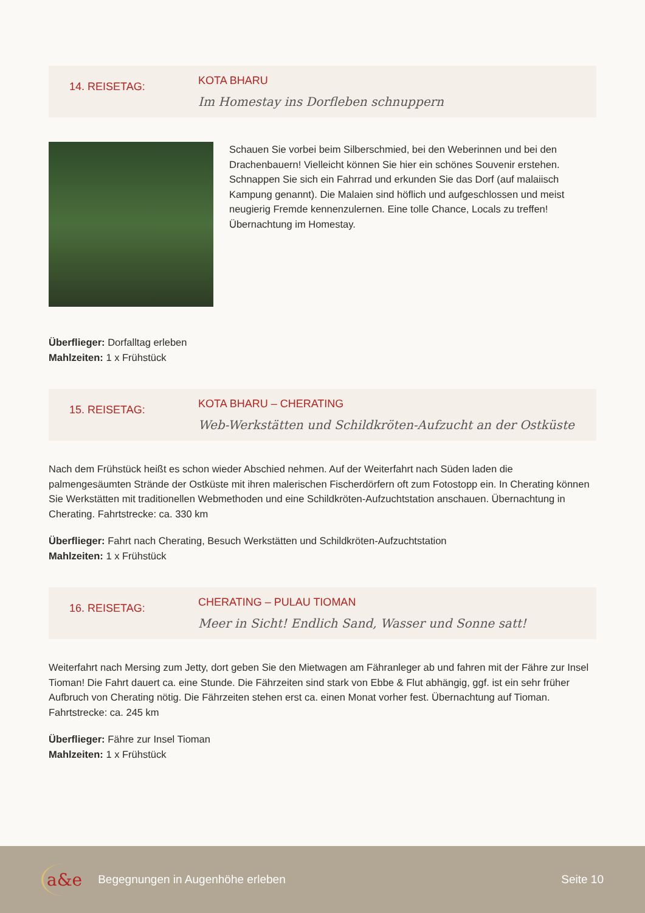14. REISETAG:
KOTA BHARU
Im Homestay ins Dorfleben schnuppern
Schauen Sie vorbei beim Silberschmied, bei den Weberinnen und bei den Drachenbauern! Vielleicht können Sie hier ein schönes Souvenir erstehen. Schnappen Sie sich ein Fahrrad und erkunden Sie das Dorf (auf malaiisch Kampung genannt). Die Malaien sind höflich und aufgeschlossen und meist neugierig Fremde kennenzulernen. Eine tolle Chance, Locals zu treffen! Übernachtung im Homestay.
Überflieger: Dorfalltag erleben
Mahlzeiten: 1 x Frühstück
15. REISETAG:
KOTA BHARU – CHERATING
Web-Werkstätten und Schildkröten-Aufzucht an der Ostküste
Nach dem Frühstück heißt es schon wieder Abschied nehmen. Auf der Weiterfahrt nach Süden laden die palmengesäumten Strände der Ostküste mit ihren malerischen Fischerdörfern oft zum Fotostopp ein. In Cherating können Sie Werkstätten mit traditionellen Webmethoden und eine Schildkröten-Aufzuchtstation anschauen. Übernachtung in Cherating. Fahrtstrecke: ca. 330 km
Überflieger: Fahrt nach Cherating, Besuch Werkstätten und Schildkröten-Aufzuchtstation
Mahlzeiten: 1 x Frühstück
16. REISETAG:
CHERATING – PULAU TIOMAN
Meer in Sicht! Endlich Sand, Wasser und Sonne satt!
Weiterfahrt nach Mersing zum Jetty, dort geben Sie den Mietwagen am Fähranleger ab und fahren mit der Fähre zur Insel Tioman! Die Fahrt dauert ca. eine Stunde. Die Fährzeiten sind stark von Ebbe & Flut abhängig, ggf. ist ein sehr früher Aufbruch von Cherating nötig. Die Fährzeiten stehen erst ca. einen Monat vorher fest. Übernachtung auf Tioman. Fahrtstrecke: ca. 245 km
Überflieger: Fähre zur Insel Tioman
Mahlzeiten: 1 x Frühstück
a&e Begegnungen in Augenhöhe erleben Seite 10